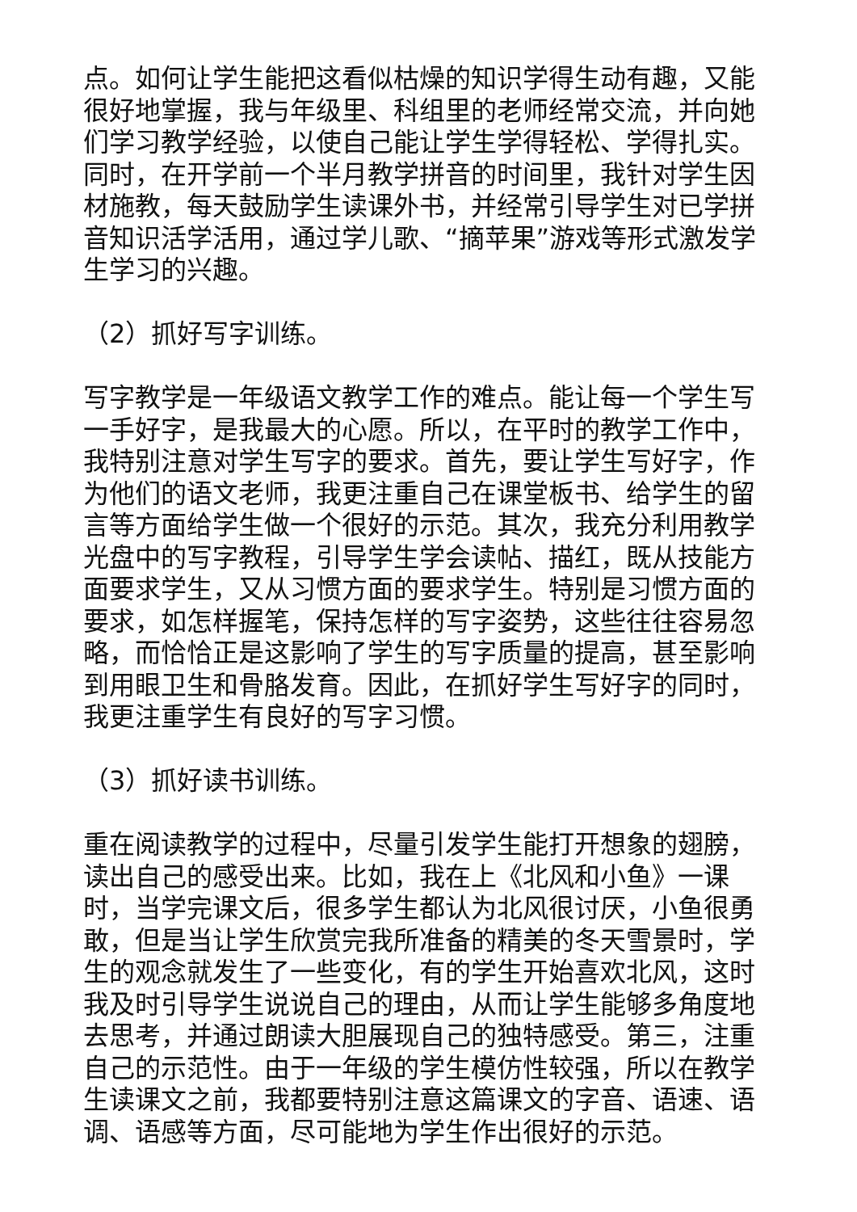点。如何让学生能把这看似枯燥的知识学得生动有趣，又能很好地掌握，我与年级里、科组里的老师经常交流，并向她们学习教学经验，以使自己能让学生学得轻松、学得扎实。同时，在开学前一个半月教学拼音的时间里，我针对学生因材施教，每天鼓励学生读课外书，并经常引导学生对已学拼音知识活学活用，通过学儿歌、“摘苹果”游戏等形式激发学生学习的兴趣。
（2）抓好写字训练。
写字教学是一年级语文教学工作的难点。能让每一个学生写一手好字，是我最大的心愿。所以，在平时的教学工作中，我特别注意对学生写字的要求。首先，要让学生写好字，作为他们的语文老师，我更注重自己在课堂板书、给学生的留言等方面给学生做一个很好的示范。其次，我充分利用教学光盘中的写字教程，引导学生学会读帖、描红，既从技能方面要求学生，又从习惯方面的要求学生。特别是习惯方面的要求，如怎样握笔，保持怎样的写字姿势，这些往往容易忽略，而恰恰正是这影响了学生的写字质量的提高，甚至影响到用眼卫生和骨胳发育。因此，在抓好学生写好字的同时，我更注重学生有良好的写字习惯。
（3）抓好读书训练。
重在阅读教学的过程中，尽量引发学生能打开想象的翅膀，读出自己的感受出来。比如，我在上《北风和小鱼》一课时，当学完课文后，很多学生都认为北风很讨厌，小鱼很勇敢，但是当让学生欣赏完我所准备的精美的冬天雪景时，学生的观念就发生了一些变化，有的学生开始喜欢北风，这时我及时引导学生说说自己的理由，从而让学生能够多角度地去思考，并通过朗读大胆展现自己的独特感受。第三，注重自己的示范性。由于一年级的学生模仿性较强，所以在教学生读课文之前，我都要特别注意这篇课文的字音、语速、语调、语感等方面，尽可能地为学生作出很好的示范。